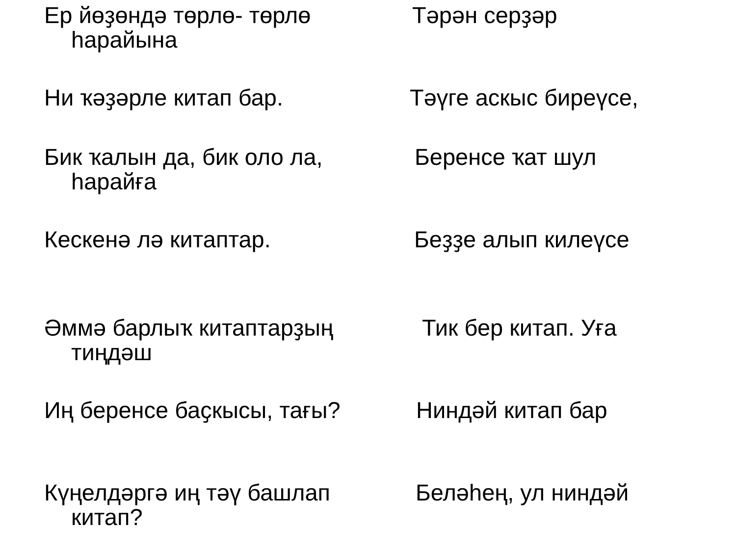Ер йөҙөндә төрлө- төрлө һарайына
Ни ҡәҙәрле китап бар.
Бик ҡалын да, бик оло ла, һарайға
Кескенә лә китаптар.
Әммә барлыҡ китаптарҙың тиңдәш
Иң беренсе баҫкысы, тағы?
Күңелдәргә иң тәү башлап китап?
Тәрән серҙәр
Тәүге аскыс биреүсе,
Беренсе ҡат шул
Беҙҙе алып килеүсе
Тик бер китап. Уға
Ниндәй китап бар
Беләһең, ул ниндәй